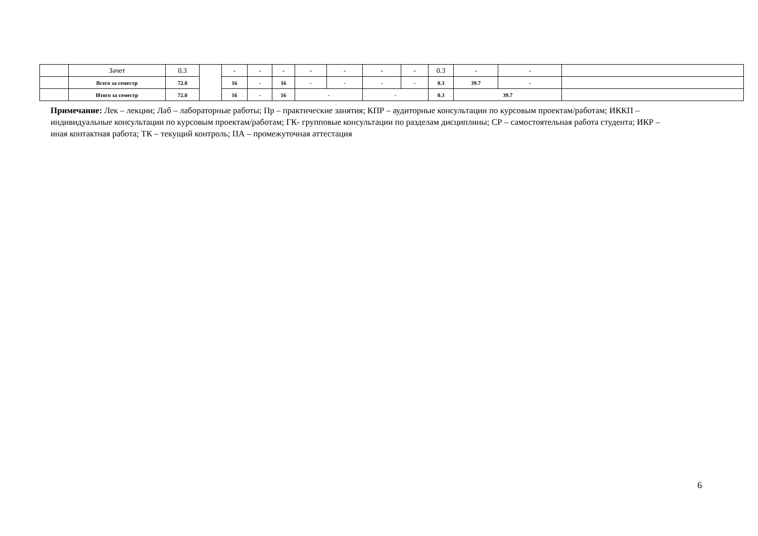| | Зачет | 0.3 | | - | - | - | - | - | - | - | 0.3 | - | - | |
| | Всего за семестр | 72.0 | | 16 | - | 16 | - | - | - | - | 0.3 | 39.7 | - | |
| | Итого за семестр | 72.0 | | 16 | - | 16 | - | | - | | 0.3 | 39.7 | | |
Примечание: Лек – лекции; Лаб – лабораторные работы; Пр – практические занятия; КПР – аудиторные консультации по курсовым проектам/работам; ИККП – индивидуальные консультации по курсовым проектам/работам; ГК- групповые консультации по разделам дисциплины; СР – самостоятельная работа студента; ИКР – иная контактная работа; ТК – текущий контроль; ПА – промежуточная аттестация
6